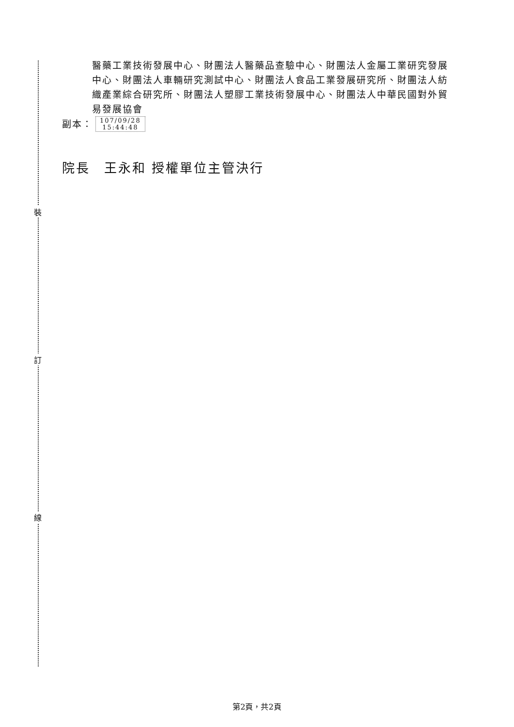裝
訂
線
醫藥工業技術發展中心、財團法人醫藥品查驗中心、財團法人金屬工業研究發展中心、財團法人車輛研究測試中心、財團法人食品工業發展研究所、財團法人紡織產業綜合研究所、財團法人塑膠工業技術發展中心、財團法人中華民國對外貿易發展協會
副本： 107/09/28
15:44:48
院長　王永和 授權單位主管決行
第2頁，共2頁